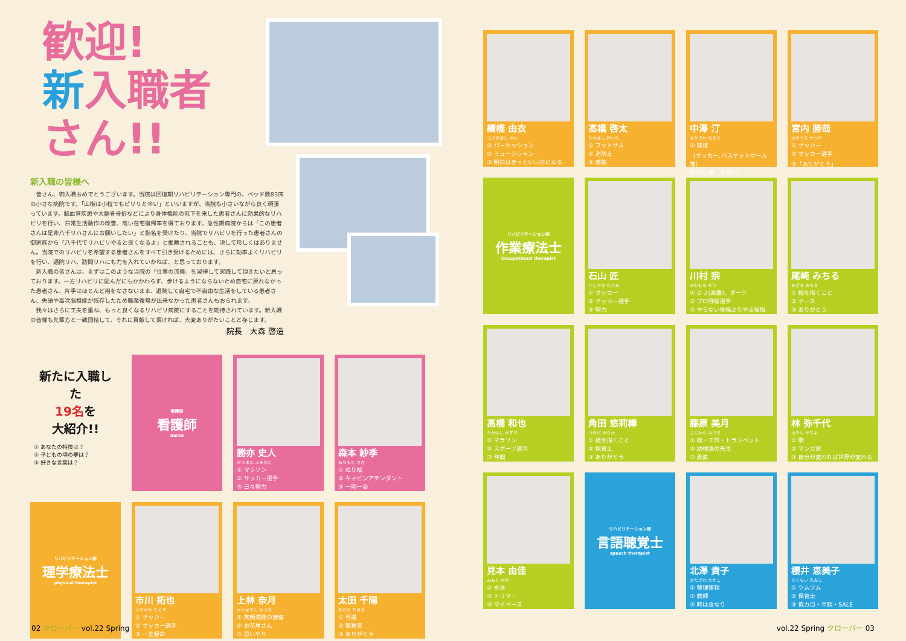歓迎!
新入職者
さん!!
新入職の皆様へ
　皆さん、御入職おめでとうございます。当院は回復期リハビリテーション専門の、ベッド数83床の小さな病院です。「山椒は小粒でもピリリと辛い」といいますが、当院も小さいながら良く頑張っています。脳血管疾患や大腿骨骨折などにより身体機能の低下を来した患者さんに効果的なリハビリを行い、日常生活動作の改善、高い在宅復帰率を得ております。急性期病院からは「この患者さんは是非八千リハさんにお願いしたい」と指名を受けたり、当院でリハビリを行った患者さんの御家族から「八千代でリハビリやると良くなるよ」と推薦されることも、決して珍しくはありません。当院でのリハビリを希望する患者さんをすべて引き受けるためには、さらに効率よくリハビリを行い、通院リハ、訪問リハにも力を入れていかねば、と思っております。
　新入職の皆さんは、まずはこのような当院の「仕事の流儀」を習得して実践して頂きたいと思っております。一方リハビリに励んだにもかかわらず、歩けるようにならないため自宅に戻れなかった患者さん、片手はほとんど用をなさないまま、退院して自宅で不自由な生活をしている患者さん、失語や高次脳機能が残存したため職業復帰が出来なかった患者さんもおられます。
　我々はさらに工夫を重ね、もっと良くなるリハビリ病院にすることを期待されています。新入職の皆様も先輩方と一致団結して、それに貢献して頂ければ、大変ありがたいことと存じます。
院長　大森 啓造
新たに入職した
19名を
大紹介!!
① あなたの特技は？
② 子どもの頃の夢は？
③ 好きな言葉は？
看護部
看護師
nurse
勝亦 史人
かつまた ふみひと
① マラソン
② サッカー選手
③ 日々努力
森本 紗季
もりもと さき
① ぬり絵
② キャビンアテンダント
③ 一期一会
リハビリテーション部
理学療法士
physical therapist
市川 拓也
いちかわ たくや
① サッカー
② サッカー選手
③ 一生懸命
上林 奈月
かんばやし なつき
① 笑顔満開の接客
② お花屋さん
③ 思いやり
太田 千陽
おおた ちはる
① 弓道
② 警察官
③ ありがとう
續橋 由衣
つづきばし ゆい
① パーカッション
② ミュージシャン
③ 明日はきっといい日になる
髙橋 啓太
たかはし けいた
① フットサル
② 消防士
③ 感謝
中澤 汀
なかざわ なぎさ
① 球技
（サッカー､バスケットボール等）
② パン屋　③ 努力
宮内 勝哉
みやうち かつや
① サッカー
② サッカー選手
③「ありがとう」
リハビリテーション部
作業療法士
Occupational therapist
石山 匠
いしやま たくみ
① サッカー
② サッカー選手
③ 努力
川村 宗
かわむら そう
① ＤＪ(楽器)、ダーツ
② プロ野球選手
③ やらない後悔よりやる後悔
尾崎 みちる
おざき みちる
① 絵を描くこと
② ナース
③ ありがとう
高橋 和也
たかはし かずや
① マラソン
② スポーツ選手
③ 仲間
角田 悠莉樺
つのだ ゆりか
① 絵を描くこと
② 保育士
③ ありがとう
藤原 美月
ふじわら みづき
① 絵・工作・トランペット
② 幼稚園の先生
③ 素直
林 弥千代
はやし やちよ
① 歌
② マンガ家
③ 自分が変われば世界が変わる
見本 由佳
みもと ゆか
① 水泳
② トリマー
③ マイペース
リハビリテーション部
言語聴覚士
speech therapist
北澤 貴子
きたざわ たかこ
① 整理整頓
② 教師
③ 時は金なり
櫻井 恵美子
さくらい えみこ
① ツムツム
② 保育士
③ 低カロ・半額・SALE
02 クローバー vol.22 Spring vol.22 Spring クローバー 03